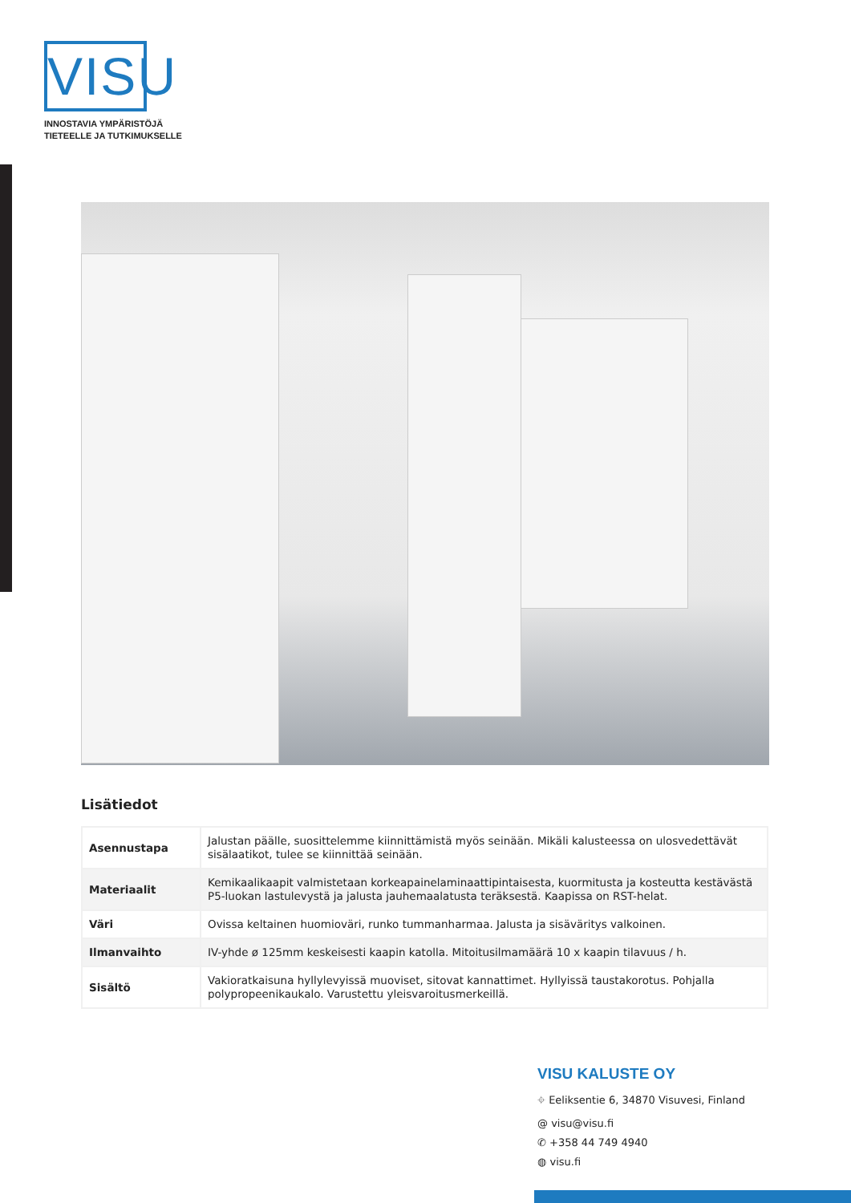VISU
INNOSTAVIA YMPÄRISTÖJÄ
TIETEELLE JA TUTKIMUKSELLE
Lisätiedot
| Asennustapa | Jalustan päälle, suosittelemme kiinnittämistä myös seinään. Mikäli kalusteessa on ulosvedettävät sisälaatikot, tulee se kiinnittää seinään. |
| Materiaalit | Kemikaalikaapit valmistetaan korkeapainelaminaattipintaisesta, kuormitusta ja kosteutta kestävästä P5-luokan lastulevystä ja jalusta jauhemaalatusta teräksestä. Kaapissa on RST-helat. |
| Väri | Ovissa keltainen huomioväri, runko tummanharmaa. Jalusta ja sisäväritys valkoinen. |
| Ilmanvaihto | IV-yhde ø 125mm keskeisesti kaapin katolla. Mitoitusilmamäärä 10 x kaapin tilavuus / h. |
| Sisältö | Vakioratkaisuna hyllylevyissä muoviset, sitovat kannattimet. Hyllyissä taustakorotus. Pohjalla polypropeenikaukalo. Varustettu yleisvaroitusmerkeillä. |
VISU KALUSTE OY
⌖ Eeliksentie 6, 34870 Visuvesi, Finland
@ visu@visu.fi
✆ +358 44 749 4940
◍ visu.fi